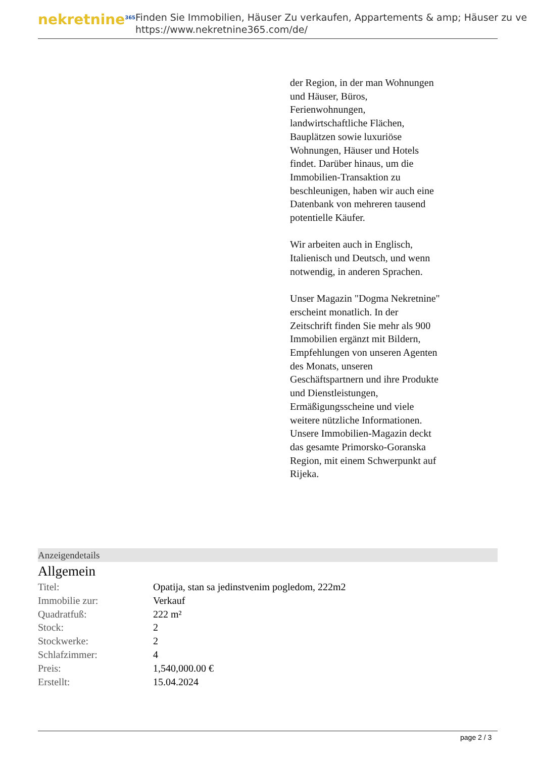nekretnine<sup>365</sup>
Finden Sie Immobilien, Häuser Zu verkaufen, Appartements & amp; Häuser zu ve
https://www.nekretnine365.com/de/
der Region, in der man Wohnungen und Häuser, Büros, Ferienwohnungen, landwirtschaftliche Flächen, Bauplätzen sowie luxuriöse Wohnungen, Häuser und Hotels findet. Darüber hinaus, um die Immobilien-Transaktion zu beschleunigen, haben wir auch eine Datenbank von mehreren tausend potentielle Käufer.
Wir arbeiten auch in Englisch, Italienisch und Deutsch, und wenn notwendig, in anderen Sprachen.
Unser Magazin "Dogma Nekretnine" erscheint monatlich. In der Zeitschrift finden Sie mehr als 900 Immobilien ergänzt mit Bildern, Empfehlungen von unseren Agenten des Monats, unseren Geschäftspartnern und ihre Produkte und Dienstleistungen, Ermäßigungsscheine und viele weitere nützliche Informationen. Unsere Immobilien-Magazin deckt das gesamte Primorsko-Goranska Region, mit einem Schwerpunkt auf Rijeka.
Anzeigendetails
Allgemein
| Titel: | Opatija, stan sa jedinstvenim pogledom, 222m2 |
| Immobilie zur: | Verkauf |
| Quadratfuß: | 222 m² |
| Stock: | 2 |
| Stockwerke: | 2 |
| Schlafzimmer: | 4 |
| Preis: | 1,540,000.00 € |
| Erstellt: | 15.04.2024 |
page 2 / 3